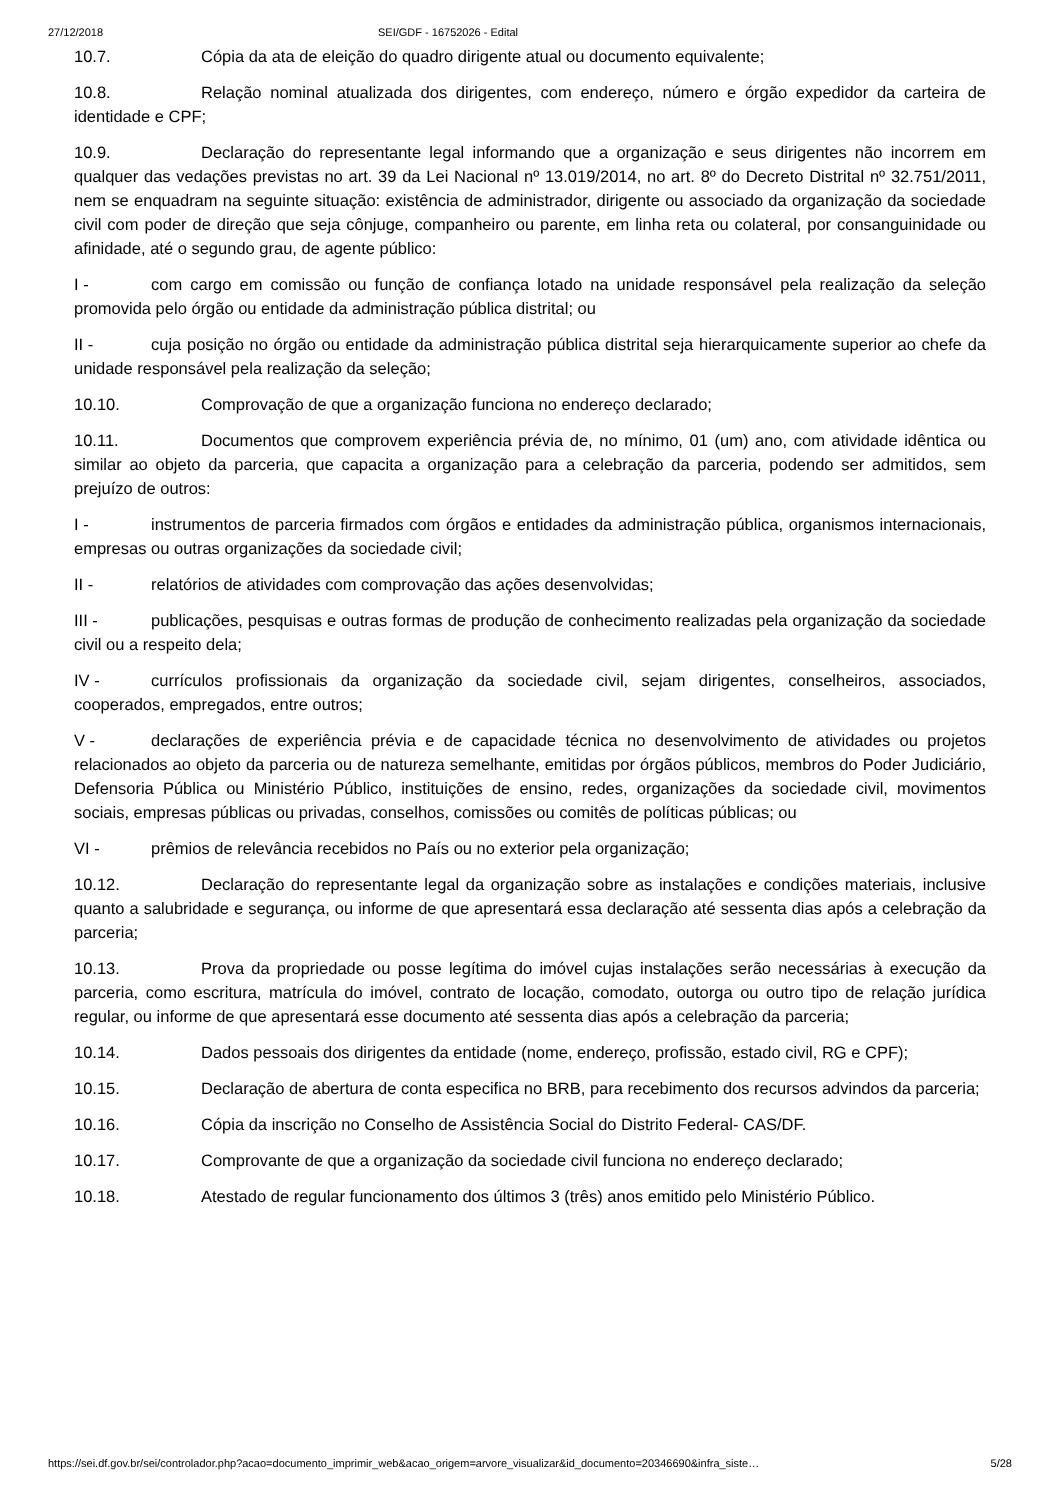27/12/2018 SEI/GDF - 16752026 - Edital
10.7. Cópia da ata de eleição do quadro dirigente atual ou documento equivalente;
10.8. Relação nominal atualizada dos dirigentes, com endereço, número e órgão expedidor da carteira de identidade e CPF;
10.9. Declaração do representante legal informando que a organização e seus dirigentes não incorrem em qualquer das vedações previstas no art. 39 da Lei Nacional nº 13.019/2014, no art. 8º do Decreto Distrital nº 32.751/2011, nem se enquadram na seguinte situação: existência de administrador, dirigente ou associado da organização da sociedade civil com poder de direção que seja cônjuge, companheiro ou parente, em linha reta ou colateral, por consanguinidade ou afinidade, até o segundo grau, de agente público:
I - com cargo em comissão ou função de confiança lotado na unidade responsável pela realização da seleção promovida pelo órgão ou entidade da administração pública distrital; ou
II - cuja posição no órgão ou entidade da administração pública distrital seja hierarquicamente superior ao chefe da unidade responsável pela realização da seleção;
10.10. Comprovação de que a organização funciona no endereço declarado;
10.11. Documentos que comprovem experiência prévia de, no mínimo, 01 (um) ano, com atividade idêntica ou similar ao objeto da parceria, que capacita a organização para a celebração da parceria, podendo ser admitidos, sem prejuízo de outros:
I - instrumentos de parceria firmados com órgãos e entidades da administração pública, organismos internacionais, empresas ou outras organizações da sociedade civil;
II - relatórios de atividades com comprovação das ações desenvolvidas;
III - publicações, pesquisas e outras formas de produção de conhecimento realizadas pela organização da sociedade civil ou a respeito dela;
IV - currículos profissionais da organização da sociedade civil, sejam dirigentes, conselheiros, associados, cooperados, empregados, entre outros;
V - declarações de experiência prévia e de capacidade técnica no desenvolvimento de atividades ou projetos relacionados ao objeto da parceria ou de natureza semelhante, emitidas por órgãos públicos, membros do Poder Judiciário, Defensoria Pública ou Ministério Público, instituições de ensino, redes, organizações da sociedade civil, movimentos sociais, empresas públicas ou privadas, conselhos, comissões ou comitês de políticas públicas; ou
VI - prêmios de relevância recebidos no País ou no exterior pela organização;
10.12. Declaração do representante legal da organização sobre as instalações e condições materiais, inclusive quanto a salubridade e segurança, ou informe de que apresentará essa declaração até sessenta dias após a celebração da parceria;
10.13. Prova da propriedade ou posse legítima do imóvel cujas instalações serão necessárias à execução da parceria, como escritura, matrícula do imóvel, contrato de locação, comodato, outorga ou outro tipo de relação jurídica regular, ou informe de que apresentará esse documento até sessenta dias após a celebração da parceria;
10.14. Dados pessoais dos dirigentes da entidade (nome, endereço, profissão, estado civil, RG e CPF);
10.15. Declaração de abertura de conta especifica no BRB, para recebimento dos recursos advindos da parceria;
10.16. Cópia da inscrição no Conselho de Assistência Social do Distrito Federal- CAS/DF.
10.17. Comprovante de que a organização da sociedade civil funciona no endereço declarado;
10.18. Atestado de regular funcionamento dos últimos 3 (três) anos emitido pelo Ministério Público.
https://sei.df.gov.br/sei/controlador.php?acao=documento_imprimir_web&acao_origem=arvore_visualizar&id_documento=20346690&infra_siste… 5/28